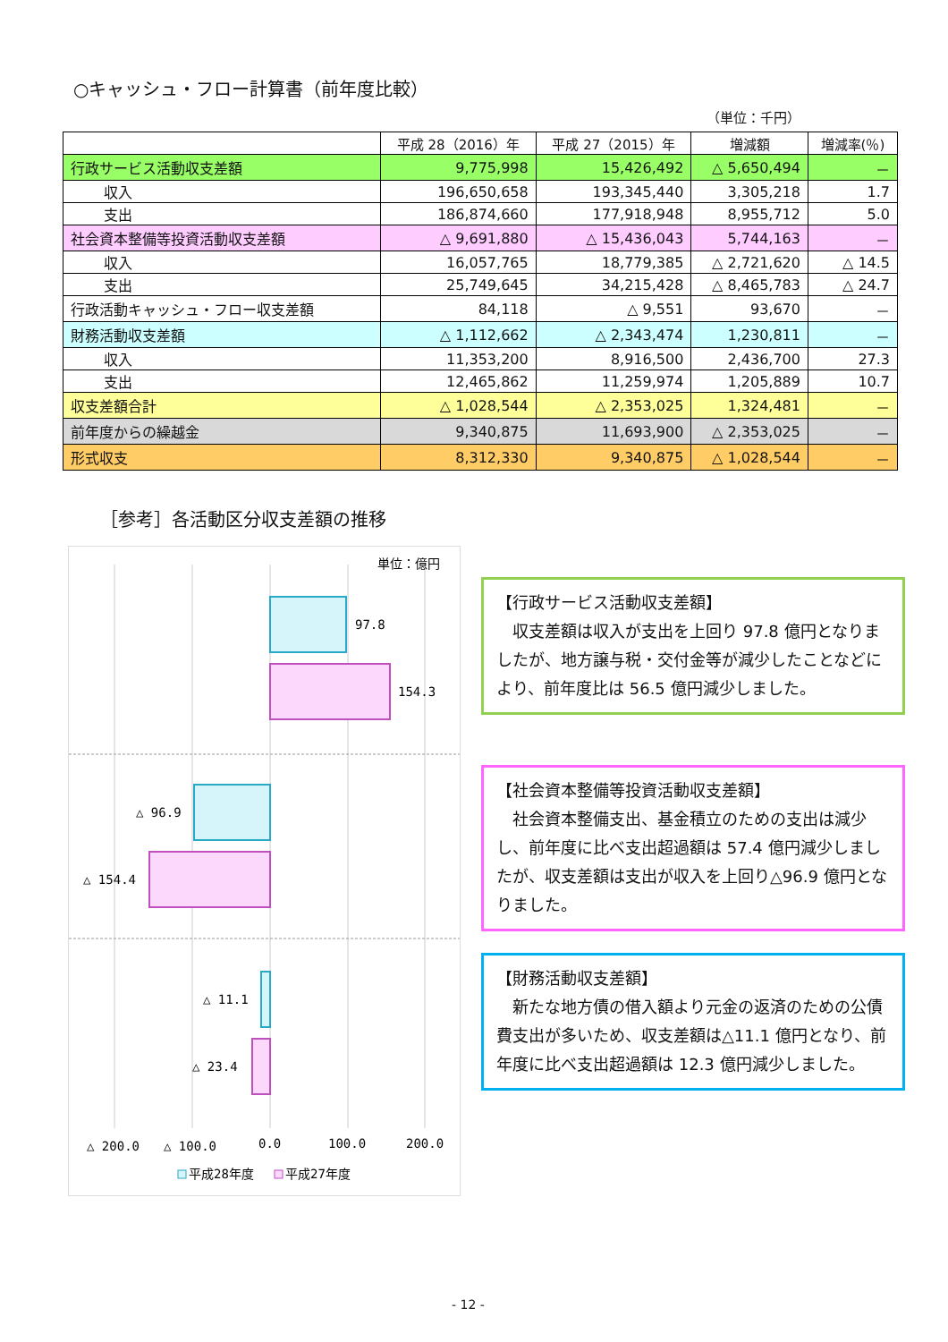○キャッシュ・フロー計算書（前年度比較）
（単位：千円）
| | 平成 28（2016）年 | 平成 27（2015）年 | 増減額 | 増減率(％) |
| --- | --- | --- | --- | --- |
| 行政サービス活動収支差額 | 9,775,998 | 15,426,492 | △ 5,650,494 | － |
| 収入 | 196,650,658 | 193,345,440 | 3,305,218 | 1.7 |
| 支出 | 186,874,660 | 177,918,948 | 8,955,712 | 5.0 |
| 社会資本整備等投資活動収支差額 | △ 9,691,880 | △ 15,436,043 | 5,744,163 | － |
| 収入 | 16,057,765 | 18,779,385 | △ 2,721,620 | △ 14.5 |
| 支出 | 25,749,645 | 34,215,428 | △ 8,465,783 | △ 24.7 |
| 行政活動キャッシュ・フロー収支差額 | 84,118 | △ 9,551 | 93,670 | － |
| 財務活動収支差額 | △ 1,112,662 | △ 2,343,474 | 1,230,811 | － |
| 収入 | 11,353,200 | 8,916,500 | 2,436,700 | 27.3 |
| 支出 | 12,465,862 | 11,259,974 | 1,205,889 | 10.7 |
| 収支差額合計 | △ 1,028,544 | △ 2,353,025 | 1,324,481 | － |
| 前年度からの繰越金 | 9,340,875 | 11,693,900 | △ 2,353,025 | － |
| 形式収支 | 8,312,330 | 9,340,875 | △ 1,028,544 | － |
［参考］各活動区分収支差額の推移
単位：億円
97.8
154.3
△ 96.9
△ 154.4
△ 11.1
△ 23.4
△ 200.0
△ 100.0
0.0
100.0
200.0
平成28年度
平成27年度
【行政サービス活動収支差額】
　収支差額は収入が支出を上回り 97.8 億円となりましたが、地方譲与税・交付金等が減少したことなどにより、前年度比は 56.5 億円減少しました。
【社会資本整備等投資活動収支差額】
　社会資本整備支出、基金積立のための支出は減少し、前年度に比べ支出超過額は 57.4 億円減少しましたが、収支差額は支出が収入を上回り△96.9 億円となりました。
【財務活動収支差額】
　新たな地方債の借入額より元金の返済のための公債費支出が多いため、収支差額は△11.1 億円となり、前年度に比べ支出超過額は 12.3 億円減少しました。
- 12 -